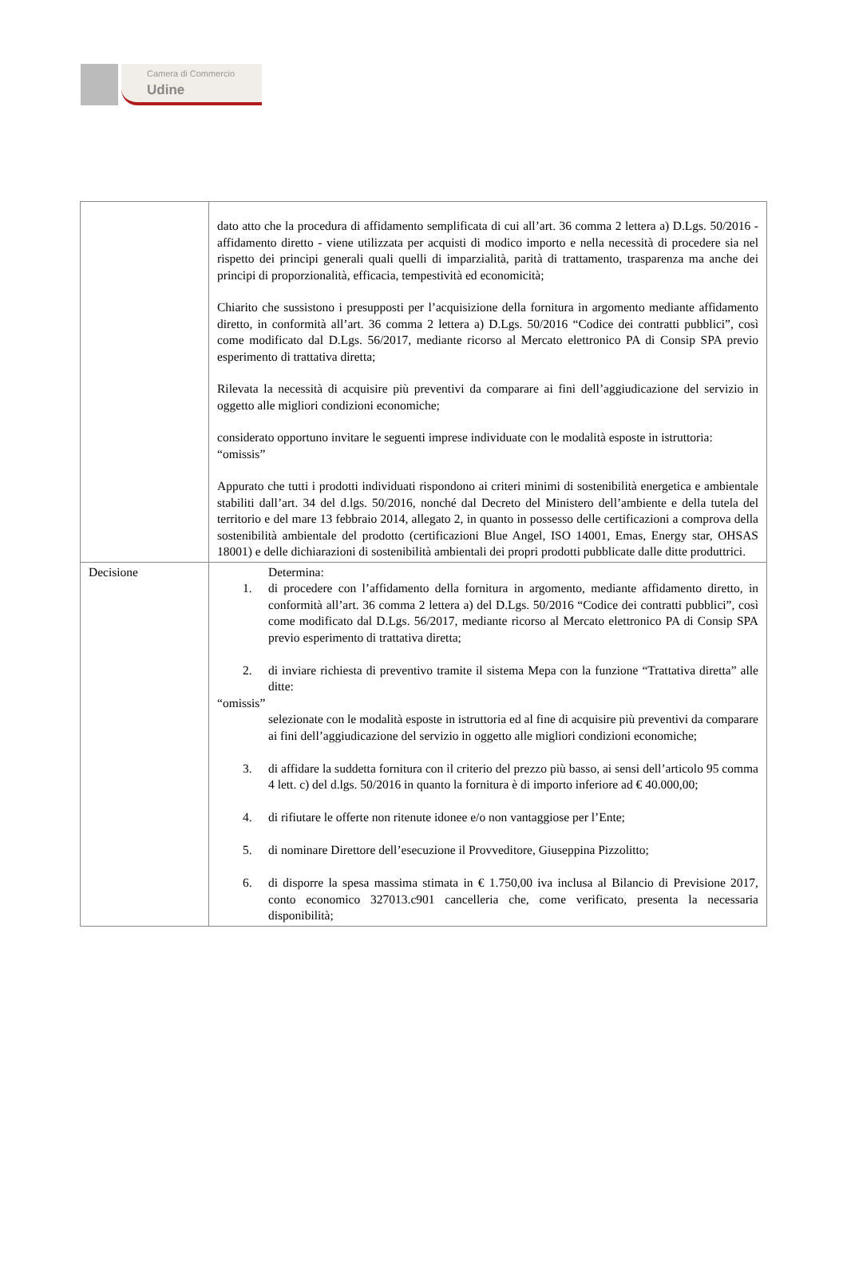Camera di Commercio
Udine
| | dato atto che la procedura di affidamento semplificata di cui all’art. 36 comma 2 lettera a) D.Lgs. 50/2016 - affidamento diretto - viene utilizzata per acquisti di modico importo e nella necessità di procedere sia nel rispetto dei principi generali quali quelli di imparzialità, parità di trattamento, trasparenza ma anche dei principi di proporzionalità, efficacia, tempestività ed economicità; Chiarito che sussistono i presupposti per l’acquisizione della fornitura in argomento mediante affidamento diretto, in conformità all’art. 36 comma 2 lettera a) D.Lgs. 50/2016 “Codice dei contratti pubblici”, così come modificato dal D.Lgs. 56/2017, mediante ricorso al Mercato elettronico PA di Consip SPA previo esperimento di trattativa diretta; Rilevata la necessità di acquisire più preventivi da comparare ai fini dell’aggiudicazione del servizio in oggetto alle migliori condizioni economiche; considerato opportuno invitare le seguenti imprese individuate con le modalità esposte in istruttoria: “omissis” Appurato che tutti i prodotti individuati rispondono ai criteri minimi di sostenibilità energetica e ambientale stabiliti dall’art. 34 del d.lgs. 50/2016, nonché dal Decreto del Ministero dell’ambiente e della tutela del territorio e del mare 13 febbraio 2014, allegato 2, in quanto in possesso delle certificazioni a comprova della sostenibilità ambientale del prodotto (certificazioni Blue Angel, ISO 14001, Emas, Energy star, OHSAS 18001) e delle dichiarazioni di sostenibilità ambientali dei propri prodotti pubblicate dalle ditte produttrici. |
| Decisione | Determina: 1. di procedere con l’affidamento della fornitura in argomento, mediante affidamento diretto, in conformità all’art. 36 comma 2 lettera a) del D.Lgs. 50/2016 “Codice dei contratti pubblici”, così come modificato dal D.Lgs. 56/2017, mediante ricorso al Mercato elettronico PA di Consip SPA previo esperimento di trattativa diretta; 2. di inviare richiesta di preventivo tramite il sistema Mepa con la funzione “Trattativa diretta” alle ditte: “omissis” selezionate con le modalità esposte in istruttoria ed al fine di acquisire più preventivi da comparare ai fini dell’aggiudicazione del servizio in oggetto alle migliori condizioni economiche; 3. di affidare la suddetta fornitura con il criterio del prezzo più basso, ai sensi dell’articolo 95 comma 4 lett. c) del d.lgs. 50/2016 in quanto la fornitura è di importo inferiore ad € 40.000,00; 4. di rifiutare le offerte non ritenute idonee e/o non vantaggiose per l’Ente; 5. di nominare Direttore dell’esecuzione il Provveditore, Giuseppina Pizzolitto; 6. di disporre la spesa massima stimata in € 1.750,00 iva inclusa al Bilancio di Previsione 2017, conto economico 327013.c901 cancelleria che, come verificato, presenta la necessaria disponibilità; |